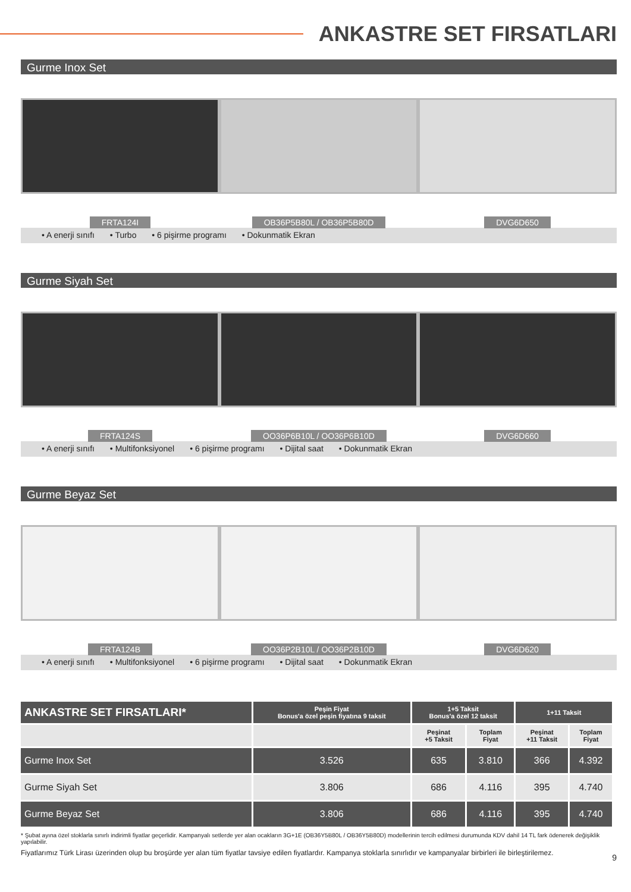ANKASTRE SET FIRSATLARI
Gurme Inox Set
FRTA124I OB36P5B80L / OB36P5B80D DVG6D650
• A enerji sınıfı • Turbo • 6 pişirme programı • Dokunmatik Ekran
Gurme Siyah Set
FRTA124S OO36P6B10L / OO36P6B10D DVG6D660
• A enerji sınıfı • Multifonksiyonel • 6 pişirme programı • Dijital saat • Dokunmatik Ekran
Gurme Beyaz Set
FRTA124B OO36P2B10L / OO36P2B10D DVG6D620
• A enerji sınıfı • Multifonksiyonel • 6 pişirme programı • Dijital saat • Dokunmatik Ekran
| ANKASTRE SET FIRSATLARI* | Peşin Fiyat Bonus'a özel peşin fiyatına 9 taksit | 1+5 Taksit Bonus'a özel 12 taksit | | 1+11 Taksit | |
| --- | --- | --- | --- | --- | --- |
| | | Peşinat +5 Taksit | Toplam Fiyat | Peşinat +11 Taksit | Toplam Fiyat |
| Gurme Inox Set | 3.526 | 635 | 3.810 | 366 | 4.392 |
| Gurme Siyah Set | 3.806 | 686 | 4.116 | 395 | 4.740 |
| Gurme Beyaz Set | 3.806 | 686 | 4.116 | 395 | 4.740 |
* Şubat ayına özel stoklarla sınırlı indirimli fiyatlar geçerlidir. Kampanyalı setlerde yer alan ocakların 3G+1E (OB36Y5B80L / OB36Y5B80D) modellerinin tercih edilmesi durumunda KDV dahil 14 TL fark ödenerek değişiklik yapılabilir.
Fiyatlarımız Türk Lirası üzerinden olup bu broşürde yer alan tüm fiyatlar tavsiye edilen fiyatlardır. Kampanya stoklarla sınırlıdır ve kampanyalar birbirleri ile birleştirilemez.
9